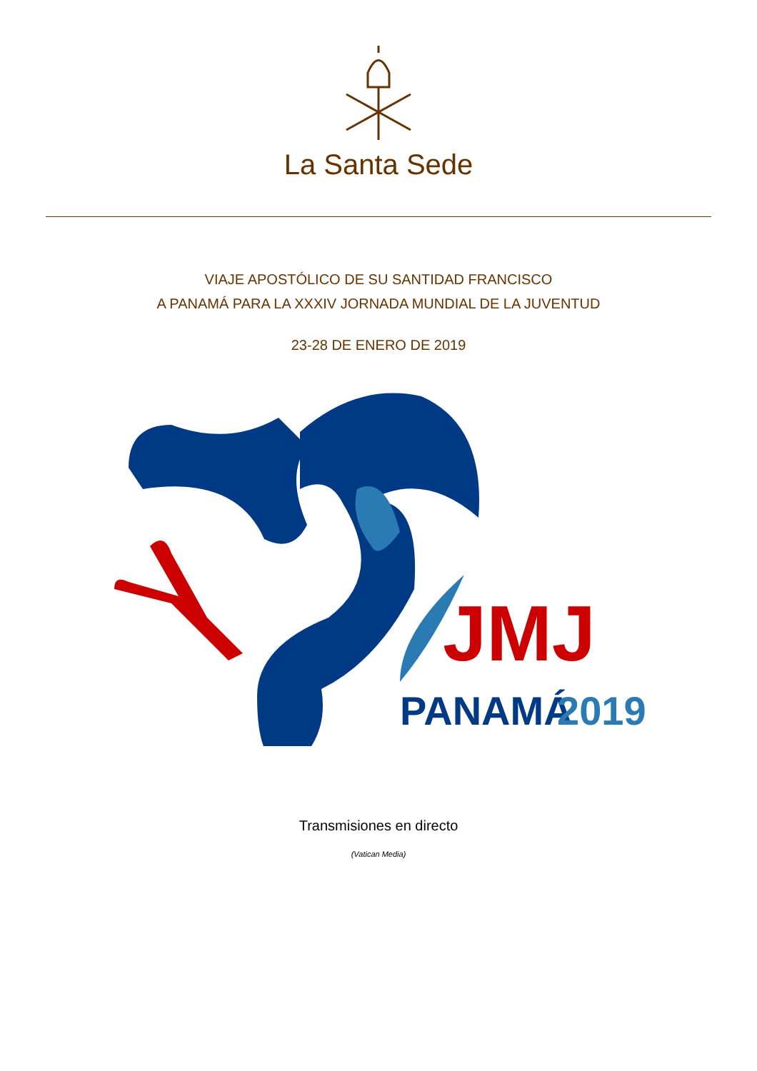La Santa Sede
VIAJE APOSTÓLICO DE SU SANTIDAD FRANCISCO
A PANAMÁ PARA LA XXXIV JORNADA MUNDIAL DE LA JUVENTUD
23-28 DE ENERO DE 2019
JMJ
PANAMÁ
2019
Transmisiones en directo
(Vatican Media)